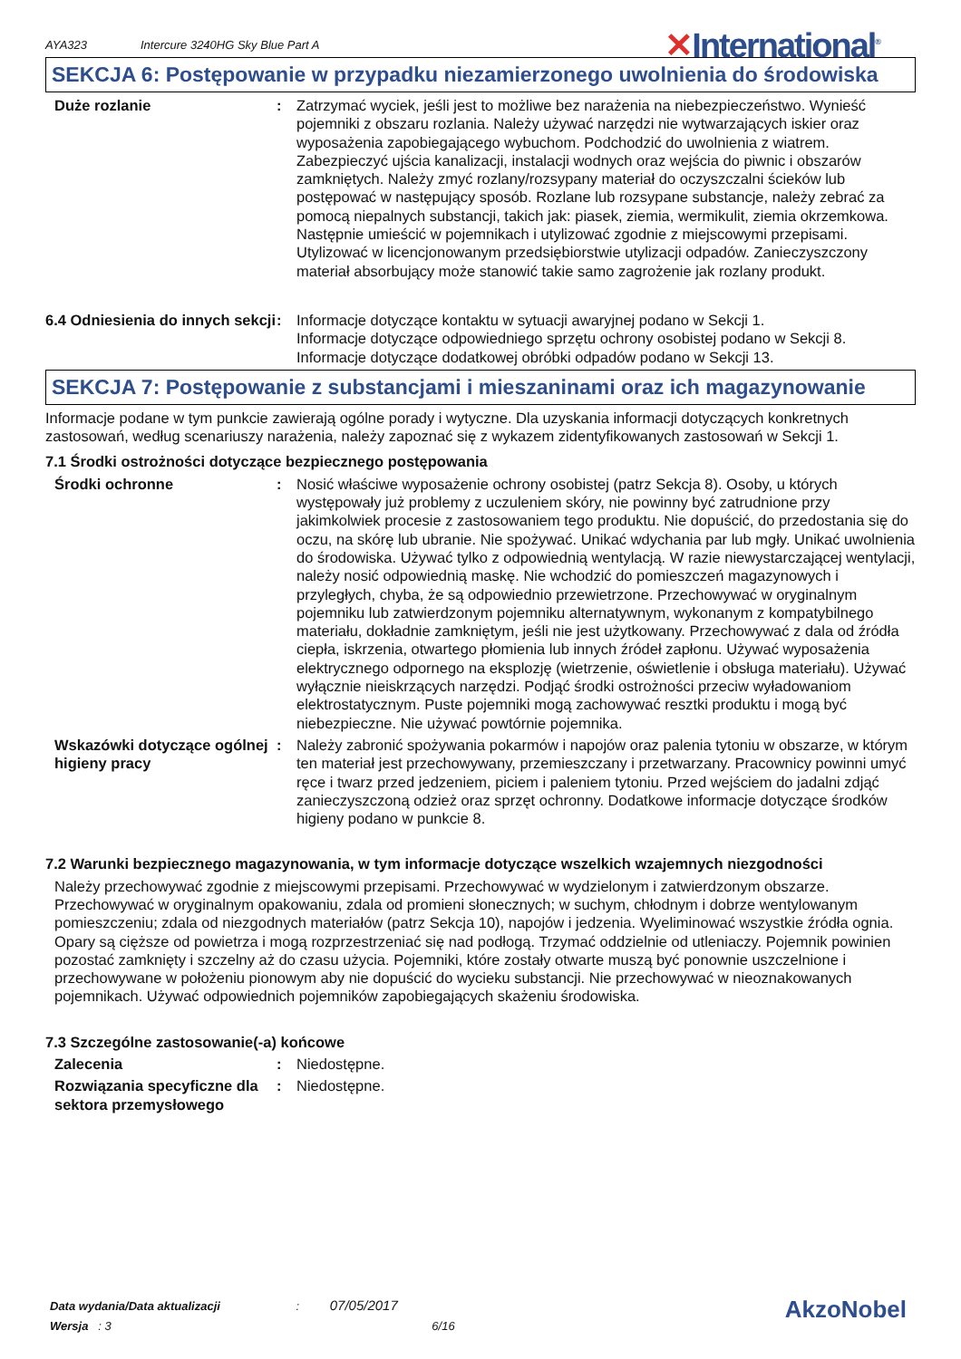AYA323
Intercure 3240HG Sky Blue Part A
✕International<sup>®</sup>
SEKCJA 6: Postępowanie w przypadku niezamierzonego uwolnienia do środowiska
Duże rozlanie : Zatrzymać wyciek, jeśli jest to możliwe bez narażenia na niebezpieczeństwo. Wynieść pojemniki z obszaru rozlania. Należy używać narzędzi nie wytwarzających iskier oraz wyposażenia zapobiegającego wybuchom. Podchodzić do uwolnienia z wiatrem. Zabezpieczyć ujścia kanalizacji, instalacji wodnych oraz wejścia do piwnic i obszarów zamkniętych. Należy zmyć rozlany/rozsypany materiał do oczyszczalni ścieków lub postępować w następujący sposób. Rozlane lub rozsypane substancje, należy zebrać za pomocą niepalnych substancji, takich jak: piasek, ziemia, wermikulit, ziemia okrzemkowa. Następnie umieścić w pojemnikach i utylizować zgodnie z miejscowymi przepisami. Utylizować w licencjonowanym przedsiębiorstwie utylizacji odpadów. Zanieczyszczony materiał absorbujący może stanowić takie samo zagrożenie jak rozlany produkt.
6.4 Odniesienia do innych sekcji
: Informacje dotyczące kontaktu w sytuacji awaryjnej podano w Sekcji 1.
Informacje dotyczące odpowiedniego sprzętu ochrony osobistej podano w Sekcji 8.
Informacje dotyczące dodatkowej obróbki odpadów podano w Sekcji 13.
SEKCJA 7: Postępowanie z substancjami i mieszaninami oraz ich magazynowanie
Informacje podane w tym punkcie zawierają ogólne porady i wytyczne. Dla uzyskania informacji dotyczących konkretnych zastosowań, według scenariuszy narażenia, należy zapoznać się z wykazem zidentyfikowanych zastosowań w Sekcji 1.
7.1 Środki ostrożności dotyczące bezpiecznego postępowania
Środki ochronne : Nosić właściwe wyposażenie ochrony osobistej (patrz Sekcja 8). Osoby, u których występowały już problemy z uczuleniem skóry, nie powinny być zatrudnione przy jakimkolwiek procesie z zastosowaniem tego produktu. Nie dopuścić, do przedostania się do oczu, na skórę lub ubranie. Nie spożywać. Unikać wdychania par lub mgły. Unikać uwolnienia do środowiska. Używać tylko z odpowiednią wentylacją. W razie niewystarczającej wentylacji, należy nosić odpowiednią maskę. Nie wchodzić do pomieszczeń magazynowych i przyległych, chyba, że są odpowiednio przewietrzone. Przechowywać w oryginalnym pojemniku lub zatwierdzonym pojemniku alternatywnym, wykonanym z kompatybilnego materiału, dokładnie zamkniętym, jeśli nie jest użytkowany. Przechowywać z dala od źródła ciepła, iskrzenia, otwartego płomienia lub innych źródeł zapłonu. Używać wyposażenia elektrycznego odpornego na eksplozję (wietrzenie, oświetlenie i obsługa materiału). Używać wyłącznie nieiskrzących narzędzi. Podjąć środki ostrożności przeciw wyładowaniom elektrostatycznym. Puste pojemniki mogą zachowywać resztki produktu i mogą być niebezpieczne. Nie używać powtórnie pojemnika.
Wskazówki dotyczące ogólnej higieny pracy
: Należy zabronić spożywania pokarmów i napojów oraz palenia tytoniu w obszarze, w którym ten materiał jest przechowywany, przemieszczany i przetwarzany. Pracownicy powinni umyć ręce i twarz przed jedzeniem, piciem i paleniem tytoniu. Przed wejściem do jadalni zdjąć zanieczyszczoną odzież oraz sprzęt ochronny. Dodatkowe informacje dotyczące środków higieny podano w punkcie 8.
7.2 Warunki bezpiecznego magazynowania, w tym informacje dotyczące wszelkich wzajemnych niezgodności
Należy przechowywać zgodnie z miejscowymi przepisami. Przechowywać w wydzielonym i zatwierdzonym obszarze. Przechowywać w oryginalnym opakowaniu, zdala od promieni słonecznych; w suchym, chłodnym i dobrze wentylowanym pomieszczeniu; zdala od niezgodnych materiałów (patrz Sekcja 10), napojów i jedzenia. Wyeliminować wszystkie źródła ognia. Opary są cięższe od powietrza i mogą rozprzestrzeniać się nad podłogą. Trzymać oddzielnie od utleniaczy. Pojemnik powinien pozostać zamknięty i szczelny aż do czasu użycia. Pojemniki, które zostały otwarte muszą być ponownie uszczelnione i przechowywane w położeniu pionowym aby nie dopuścić do wycieku substancji. Nie przechowywać w nieoznakowanych pojemnikach. Używać odpowiednich pojemników zapobiegających skażeniu środowiska.
7.3 Szczególne zastosowanie(-a) końcowe
Zalecenia : Niedostępne.
Rozwiązania specyficzne dla sektora przemysłowego
: Niedostępne.
Data wydania/Data aktualizacji : 07/05/2017
Wersja : 3 6/16
AkzoNobel